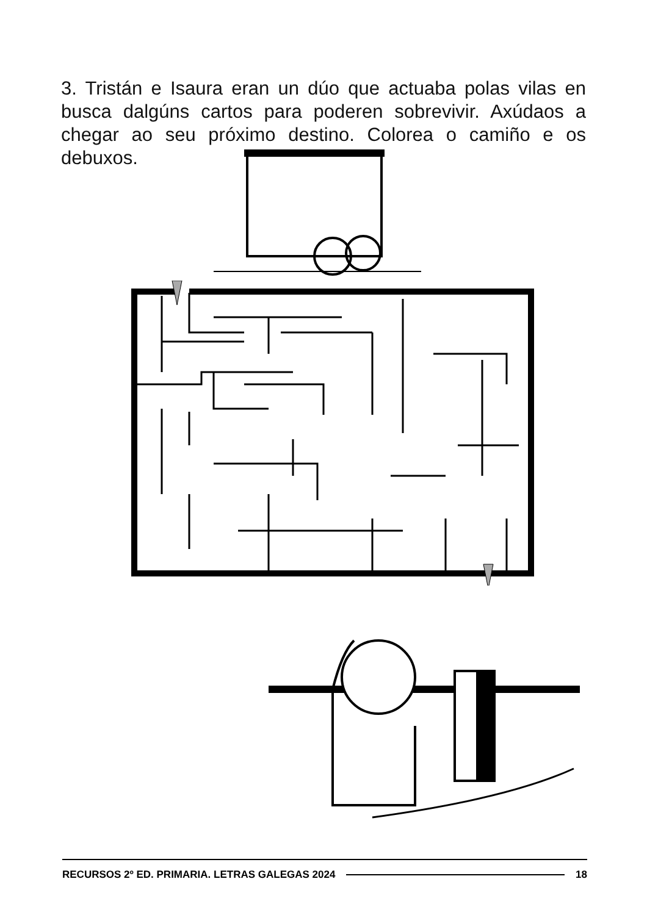3. Tristán e Isaura eran un dúo que actuaba polas vilas en busca dalgúns cartos para poderen sobrevivir. Axúdaos a chegar ao seu próximo destino. Colorea o camiño e os debuxos.
RECURSOS 2º ED. PRIMARIA. LETRAS GALEGAS 2024 18